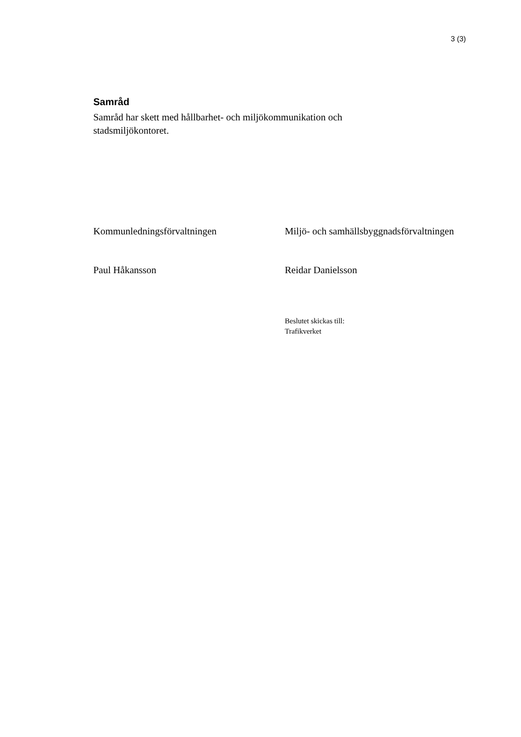3 (3)
Samråd
Samråd har skett med hållbarhet- och miljökommunikation och stadsmiljökontoret.
Kommunledningsförvaltningen Miljö- och samhällsbyggnadsförvaltningen
Paul Håkansson Reidar Danielsson
Beslutet skickas till:
Trafikverket